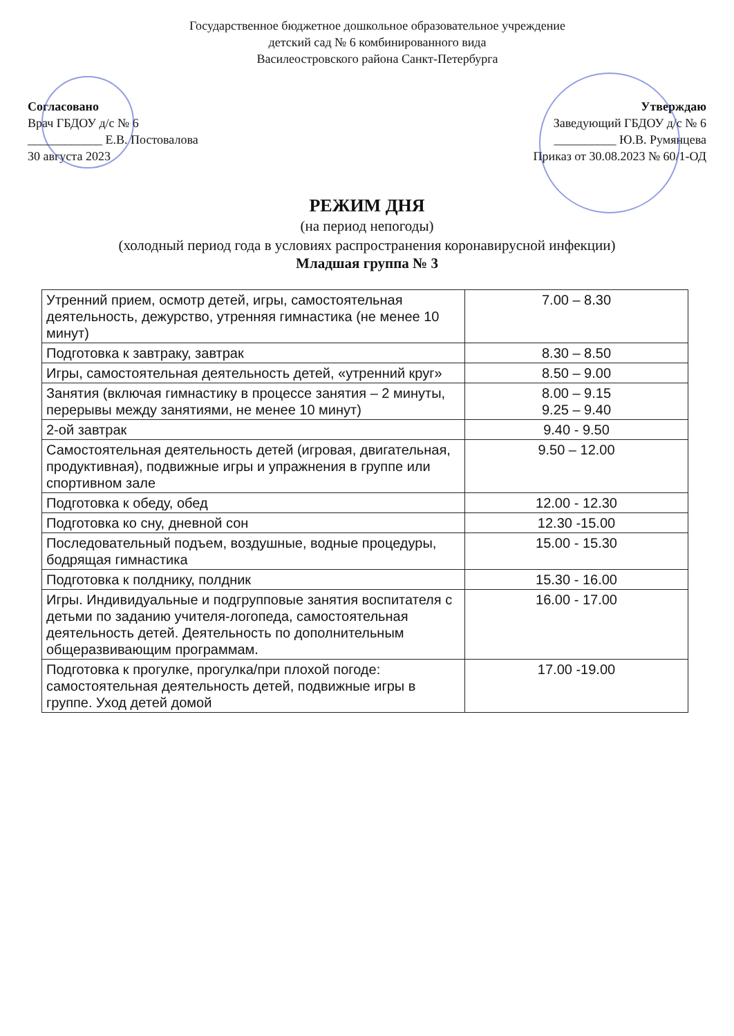Государственное бюджетное дошкольное образовательное учреждение
детский сад № 6 комбинированного вида
Василеостровского района Санкт-Петербурга
Согласовано
Врач ГБДОУ д/с № 6
____________ Е.В. Постовалова
30 августа 2023
Утверждаю
Заведующий ГБДОУ д/с № 6
__________ Ю.В. Румянцева
Приказ от 30.08.2023 № 60/1-ОД
РЕЖИМ ДНЯ
(на период непогоды)
(холодный период года в условиях распространения коронавирусной инфекции)
Младшая группа № 3
| Утренний прием, осмотр детей, игры, самостоятельная деятельность, дежурство, утренняя гимнастика (не менее 10 минут) | 7.00 – 8.30 |
| Подготовка к завтраку, завтрак | 8.30 – 8.50 |
| Игры, самостоятельная деятельность детей, «утренний круг» | 8.50 – 9.00 |
| Занятия (включая гимнастику в процессе занятия – 2 минуты, перерывы между занятиями, не менее 10 минут) | 8.00 – 9.15 9.25 – 9.40 |
| 2-ой завтрак | 9.40 - 9.50 |
| Самостоятельная деятельность детей (игровая, двигательная, продуктивная), подвижные игры и упражнения в группе или спортивном зале | 9.50 – 12.00 |
| Подготовка к обеду, обед | 12.00 - 12.30 |
| Подготовка ко сну, дневной сон | 12.30 -15.00 |
| Последовательный подъем, воздушные, водные процедуры, бодрящая гимнастика | 15.00 - 15.30 |
| Подготовка к полднику, полдник | 15.30 - 16.00 |
| Игры. Индивидуальные и подгрупповые занятия воспитателя с детьми по заданию учителя-логопеда, самостоятельная деятельность детей. Деятельность по дополнительным общеразвивающим программам. | 16.00 - 17.00 |
| Подготовка к прогулке, прогулка/при плохой погоде: самостоятельная деятельность детей, подвижные игры в группе. Уход детей домой | 17.00 -19.00 |